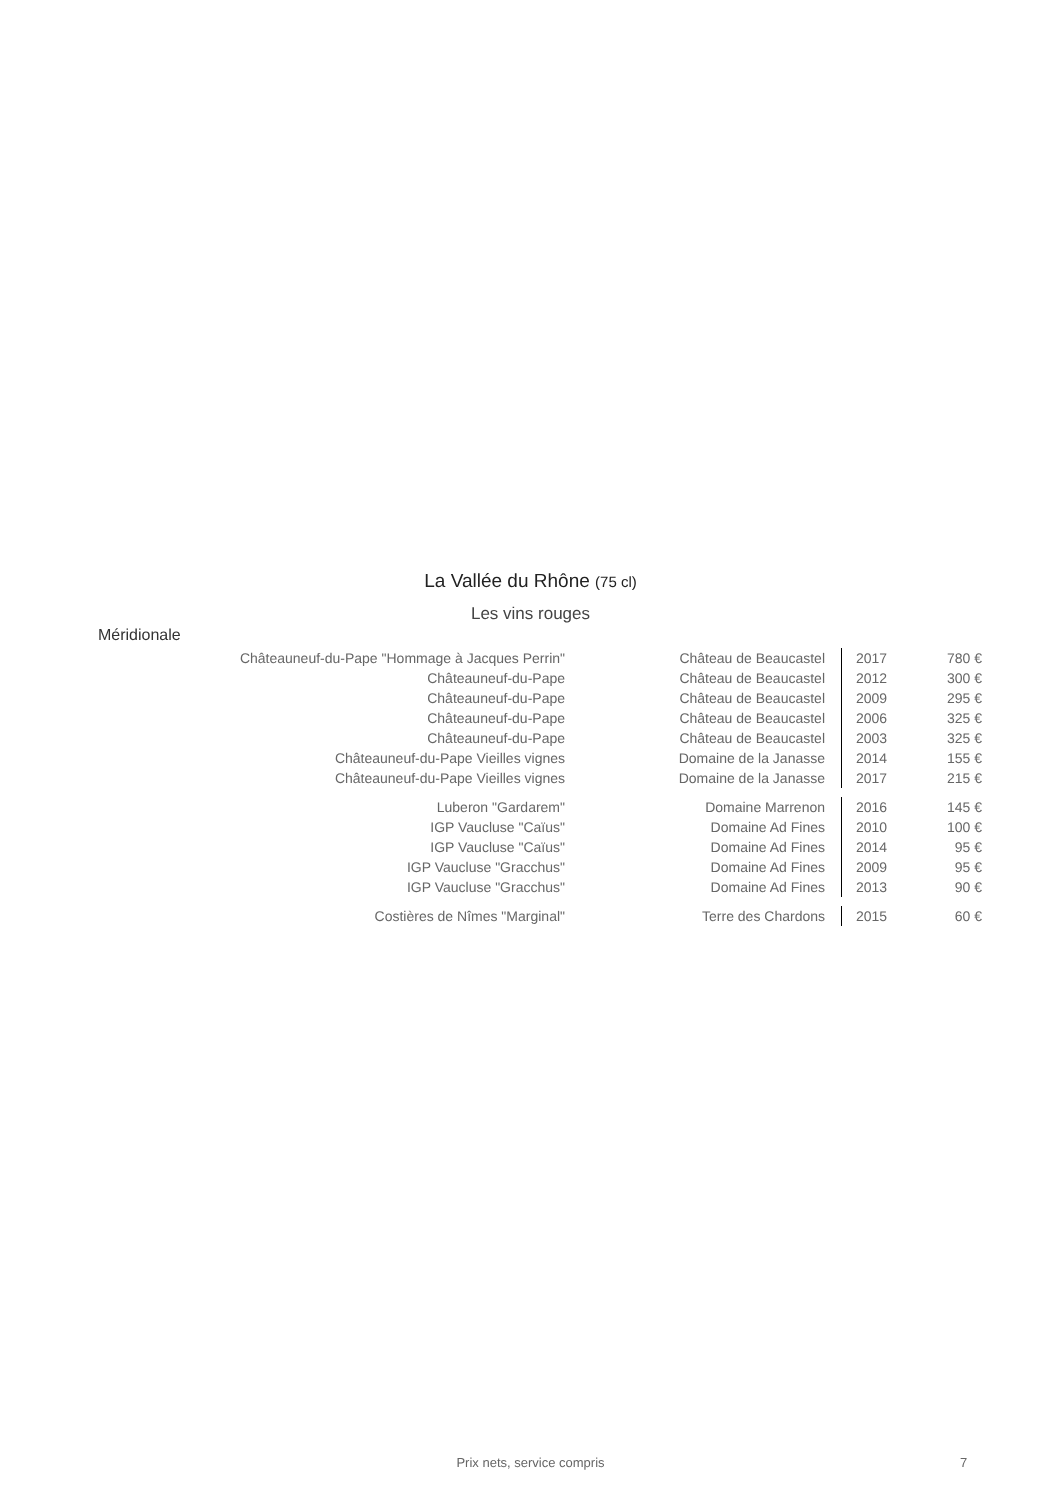La Vallée du Rhône (75 cl)
Les vins rouges
Méridionale
| Châteauneuf-du-Pape "Hommage à Jacques Perrin" | Château de Beaucastel | 2017 | 780 € |
| Châteauneuf-du-Pape | Château de Beaucastel | 2012 | 300 € |
| Châteauneuf-du-Pape | Château de Beaucastel | 2009 | 295 € |
| Châteauneuf-du-Pape | Château de Beaucastel | 2006 | 325 € |
| Châteauneuf-du-Pape | Château de Beaucastel | 2003 | 325 € |
| Châteauneuf-du-Pape Vieilles vignes | Domaine de la Janasse | 2014 | 155 € |
| Châteauneuf-du-Pape Vieilles vignes | Domaine de la Janasse | 2017 | 215 € |
| Luberon "Gardarem" | Domaine Marrenon | 2016 | 145 € |
| IGP Vaucluse "Caïus" | Domaine Ad Fines | 2010 | 100 € |
| IGP Vaucluse "Caïus" | Domaine Ad Fines | 2014 | 95 € |
| IGP Vaucluse "Gracchus" | Domaine Ad Fines | 2009 | 95 € |
| IGP Vaucluse "Gracchus" | Domaine Ad Fines | 2013 | 90 € |
| Costières de Nîmes "Marginal" | Terre des Chardons | 2015 | 60 € |
Prix nets, service compris 7